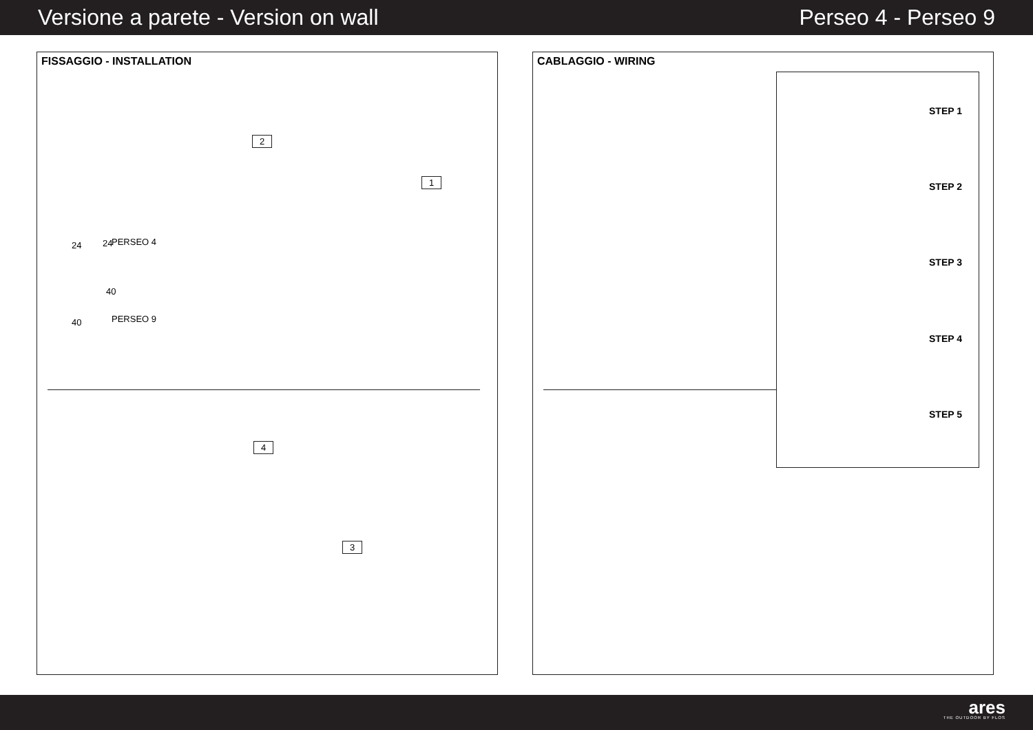Versione a parete - Version on wall Perseo 4 - Perseo 9
FISSAGGIO - INSTALLATION
2
1
24 24 PERSEO 4
40
40
PERSEO 9
4
3
CABLAGGIO - WIRING
STEP 1
STEP 2
STEP 3
STEP 4
STEP 5
ares
THE OUTDOOR BY FLOS